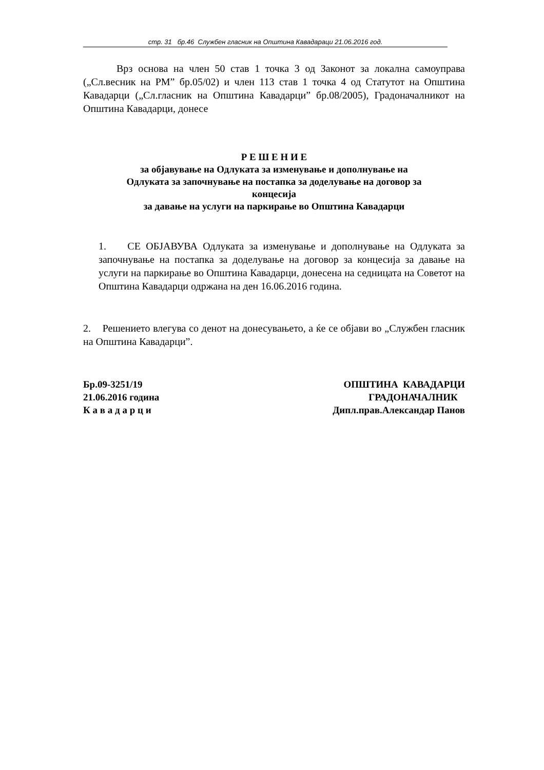стр. 31 бр.46 Службен гласник на Општина Кавадараци 21.06.2016 год.
Врз основа на член 50 став 1 точка 3 од Законот за локална самоуправа („Сл.весник на РМ” бр.05/02) и член 113 став 1 точка 4 од Статутот на Општина Кавадарци („Сл.гласник на Општина Кавадарци” бр.08/2005), Градоначалникот на Општина Кавадарци, донесе
Р Е Ш Е Н И Е
за објавување на Одлуката за изменување и дополнување на
Одлуката за започнување на постапка за доделување на договор за
концесија
за давање на услуги на паркирање во Општина Кавадарци
1. СЕ ОБЈАВУВА Одлуката за изменување и дополнување на Одлуката за започнување на постапка за доделување на договор за концесија за давање на услуги на паркирање во Општина Кавадарци, донесена на седницата на Советот на Општина Кавадарци одржана на ден 16.06.2016 година.
2. Решението влегува со денот на донесувањето, а ќе се објави во „Службен гласник на Општина Кавадарци”.
Бр.09-3251/19
21.06.2016 година
К а в а д а р ц и
ОПШТИНА КАВАДАРЦИ
ГРАДОНАЧАЛНИК
Дипл.прав.Александар Панов